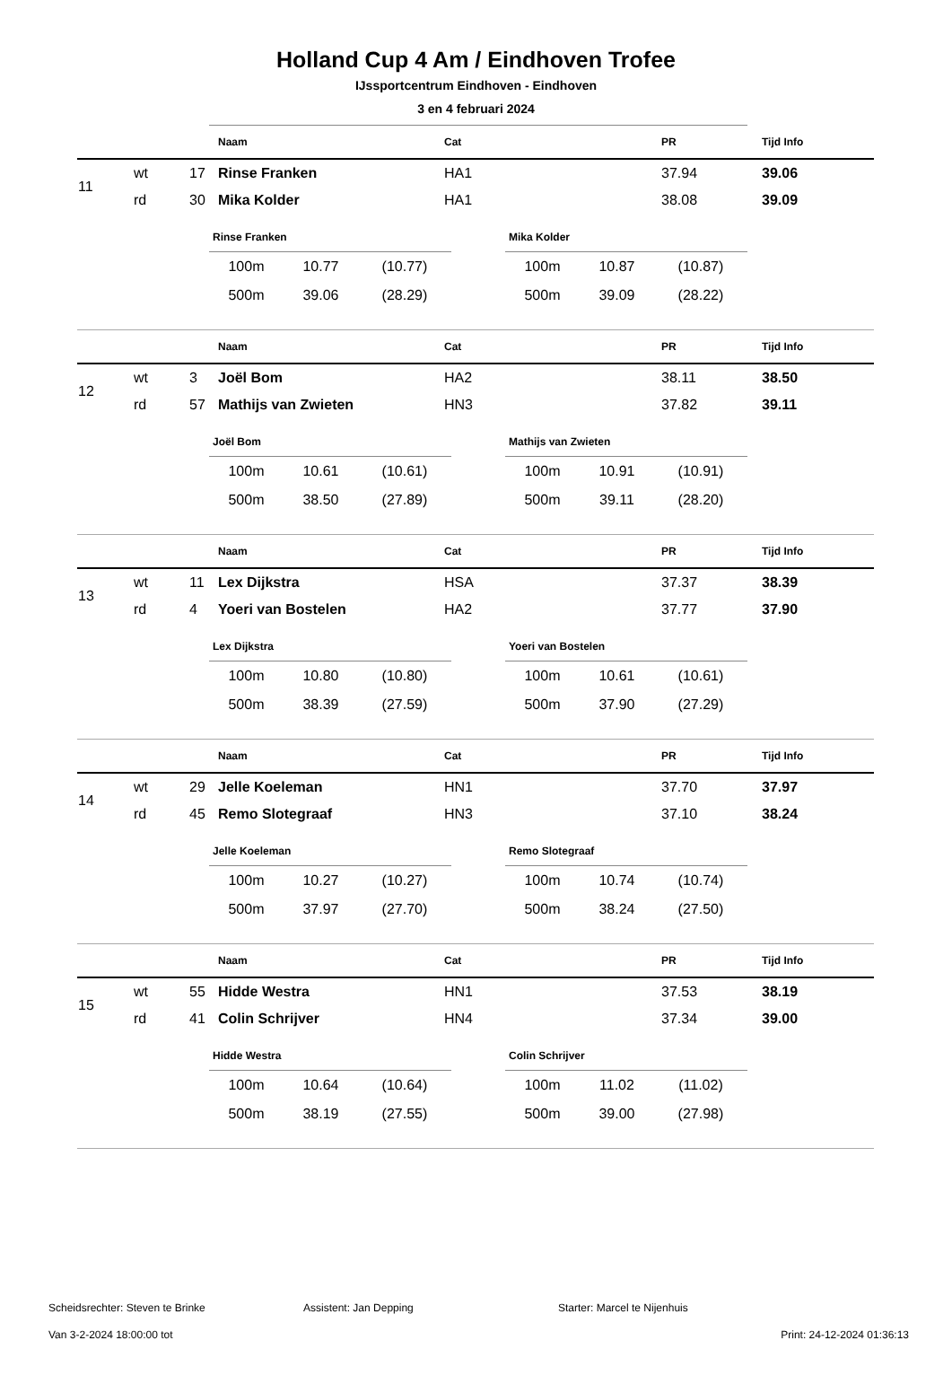Holland Cup 4 Am / Eindhoven Trofee
IJssportcentrum Eindhoven - Eindhoven
3 en 4 februari 2024
| | | | Naam | Cat | PR | Tijd Info |
| --- | --- | --- | --- | --- | --- | --- |
| 11 | wt | 17 | Rinse Franken | HA1 | 37.94 | 39.06 |
| | rd | 30 | Mika Kolder | HA1 | 38.08 | 39.09 |
| Rinse Franken | | |
| --- | --- | --- |
| 100m | 10.77 | (10.77) |
| 500m | 39.06 | (28.29) |
| Mika Kolder | | |
| --- | --- | --- |
| 100m | 10.87 | (10.87) |
| 500m | 39.09 | (28.22) |
| | | | Naam | Cat | PR | Tijd Info |
| --- | --- | --- | --- | --- | --- | --- |
| 12 | wt | 3 | Joël Bom | HA2 | 38.11 | 38.50 |
| | rd | 57 | Mathijs van Zwieten | HN3 | 37.82 | 39.11 |
| Joël Bom | | |
| --- | --- | --- |
| 100m | 10.61 | (10.61) |
| 500m | 38.50 | (27.89) |
| Mathijs van Zwieten | | |
| --- | --- | --- |
| 100m | 10.91 | (10.91) |
| 500m | 39.11 | (28.20) |
| | | | Naam | Cat | PR | Tijd Info |
| --- | --- | --- | --- | --- | --- | --- |
| 13 | wt | 11 | Lex Dijkstra | HSA | 37.37 | 38.39 |
| | rd | 4 | Yoeri van Bostelen | HA2 | 37.77 | 37.90 |
| Lex Dijkstra | | |
| --- | --- | --- |
| 100m | 10.80 | (10.80) |
| 500m | 38.39 | (27.59) |
| Yoeri van Bostelen | | |
| --- | --- | --- |
| 100m | 10.61 | (10.61) |
| 500m | 37.90 | (27.29) |
| | | | Naam | Cat | PR | Tijd Info |
| --- | --- | --- | --- | --- | --- | --- |
| 14 | wt | 29 | Jelle Koeleman | HN1 | 37.70 | 37.97 |
| | rd | 45 | Remo Slotegraaf | HN3 | 37.10 | 38.24 |
| Jelle Koeleman | | |
| --- | --- | --- |
| 100m | 10.27 | (10.27) |
| 500m | 37.97 | (27.70) |
| Remo Slotegraaf | | |
| --- | --- | --- |
| 100m | 10.74 | (10.74) |
| 500m | 38.24 | (27.50) |
| | | | Naam | Cat | PR | Tijd Info |
| --- | --- | --- | --- | --- | --- | --- |
| 15 | wt | 55 | Hidde Westra | HN1 | 37.53 | 38.19 |
| | rd | 41 | Colin Schrijver | HN4 | 37.34 | 39.00 |
| Hidde Westra | | |
| --- | --- | --- |
| 100m | 10.64 | (10.64) |
| 500m | 38.19 | (27.55) |
| Colin Schrijver | | |
| --- | --- | --- |
| 100m | 11.02 | (11.02) |
| 500m | 39.00 | (27.98) |
Scheidsrechter: Steven te Brinke Assistent: Jan Depping Starter: Marcel te Nijenhuis
Van 3-2-2024 18:00:00 tot Print: 24-12-2024 01:36:13